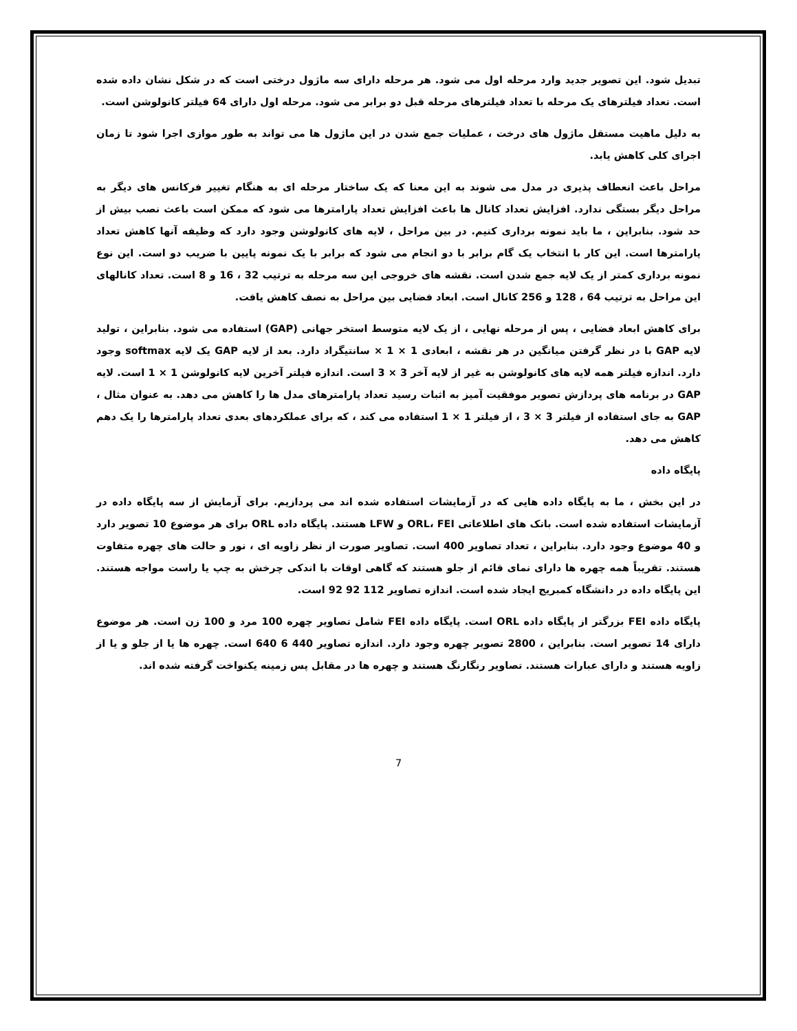تبدیل شود. این تصویر جدید وارد مرحله اول می شود. هر مرحله دارای سه ماژول درختی است که در شکل نشان داده شده است. تعداد فیلترهای یک مرحله با تعداد فیلترهای مرحله قبل دو برابر می شود. مرحله اول دارای 64 فیلتر کانولوشن است.
به دلیل ماهیت مستقل ماژول های درخت ، عملیات جمع شدن در این ماژول ها می تواند به طور موازی اجرا شود تا زمان اجرای کلی کاهش یابد.
مراحل باعث انعطاف پذیری در مدل می شوند به این معنا که یک ساختار مرحله ای به هنگام تغییر فرکانس های دیگر به مراحل دیگر بستگی ندارد. افزایش تعداد کانال ها باعث افزایش تعداد پارامترها می شود که ممکن است باعث نصب بیش از حد شود. بنابراین ، ما باید نمونه برداری کنیم. در بین مراحل ، لایه های کانولوشن وجود دارد که وظیفه آنها کاهش تعداد پارامترها است. این کار با انتخاب یک گام برابر با دو انجام می شود که برابر با یک نمونه پایین با ضریب دو است. این نوع نمونه برداری کمتر از یک لایه جمع شدن است. نقشه های خروجی این سه مرحله به ترتیب 32 ، 16 و 8 است. تعداد کانالهای این مراحل به ترتیب 64 ، 128 و 256 کانال است. ابعاد فضایی بین مراحل به نصف کاهش یافت.
برای کاهش ابعاد فضایی ، پس از مرحله نهایی ، از یک لایه متوسط استخر جهانی (GAP) استفاده می شود. بنابراین ، تولید لایه GAP با در نظر گرفتن میانگین در هر نقشه ، ابعادی 1 × 1 × سانتیگراد دارد. بعد از لایه GAP یک لایه softmax وجود دارد. اندازه فیلتر همه لایه های کانولوشن به غیر از لایه آخر 3 × 3 است. اندازه فیلتر آخرین لایه کانولوشن 1 × 1 است. لایه GAP در برنامه های پردازش تصویر موفقیت آمیز به اثبات رسید تعداد پارامترهای مدل ها را کاهش می دهد. به عنوان مثال ، GAP به جای استفاده از فیلتر 3 × 3 ، از فیلتر 1 × 1 استفاده می کند ، که برای عملکردهای بعدی تعداد پارامترها را یک دهم کاهش می دهد.
پایگاه داده
در این بخش ، ما به پایگاه داده هایی که در آزمایشات استفاده شده اند می پردازیم. برای آزمایش از سه پایگاه داده در آزمایشات استفاده شده است. بانک های اطلاعاتی ORL، FEI و LFW هستند. پایگاه داده ORL برای هر موضوع 10 تصویر دارد و 40 موضوع وجود دارد. بنابراین ، تعداد تصاویر 400 است. تصاویر صورت از نظر زاویه ای ، نور و حالت های چهره متفاوت هستند. تقریباً همه چهره ها دارای نمای قائم از جلو هستند که گاهی اوقات با اندکی چرخش به چپ یا راست مواجه هستند. این پایگاه داده در دانشگاه کمبریج ایجاد شده است. اندازه تصاویر 112 92 92 است.
پایگاه داده FEI بزرگتر از پایگاه داده ORL است. پایگاه داده FEI شامل تصاویر چهره 100 مرد و 100 زن است. هر موضوع دارای 14 تصویر است. بنابراین ، 2800 تصویر چهره وجود دارد. اندازه تصاویر 440 6 640 است. چهره ها یا از جلو و یا از زاویه هستند و دارای عبارات هستند. تصاویر رنگارنگ هستند و چهره ها در مقابل پس زمینه یکنواخت گرفته شده اند.
7